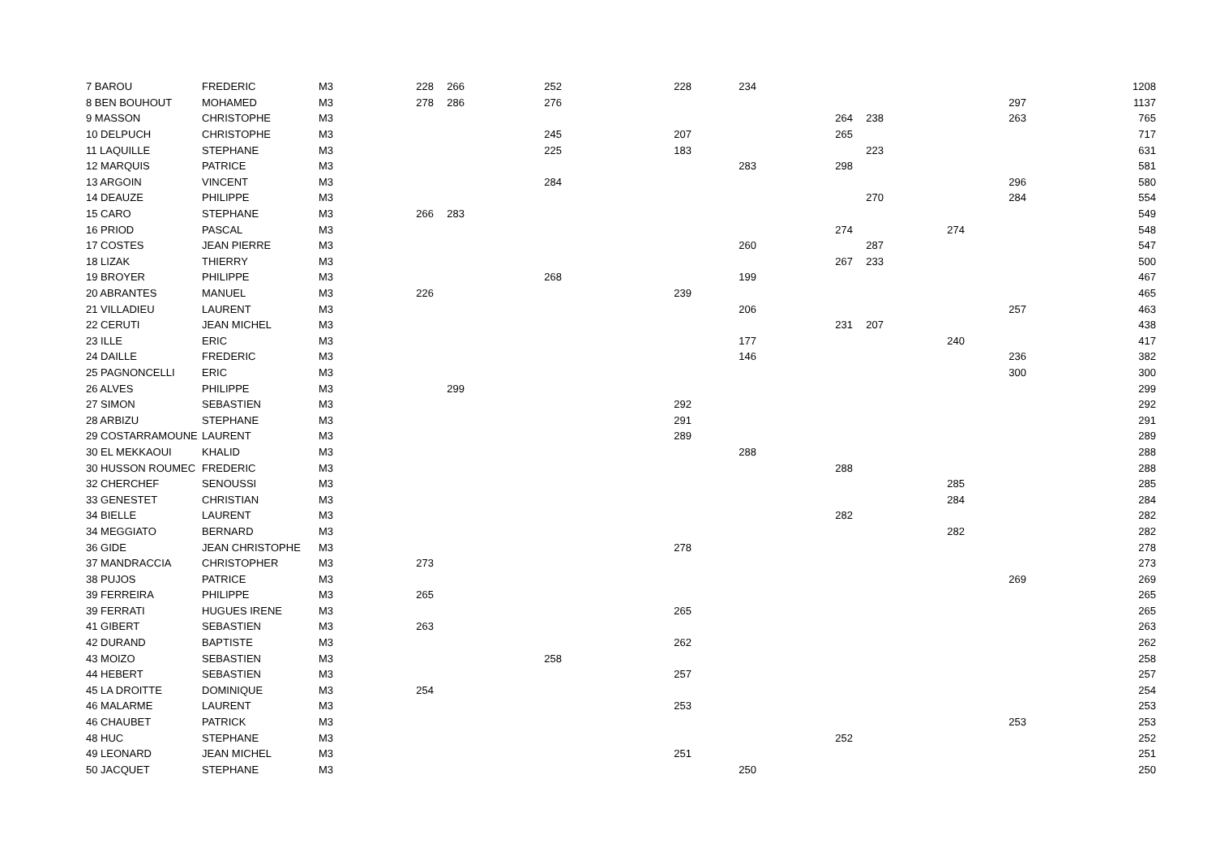| 7 BAROU | FREDERIC | M3 | 228 | 266 | 252 | 228 | 234 | | | | | 1208 |
| 8 BEN BOUHOUT | MOHAMED | M3 | 278 | 286 | 276 | | | | | | 297 | 1137 |
| 9 MASSON | CHRISTOPHE | M3 | | | | | | 264 | 238 | | 263 | 765 |
| 10 DELPUCH | CHRISTOPHE | M3 | | | 245 | 207 | | 265 | | | | 717 |
| 11 LAQUILLE | STEPHANE | M3 | | | 225 | 183 | | | 223 | | | 631 |
| 12 MARQUIS | PATRICE | M3 | | | | | 283 | 298 | | | | 581 |
| 13 ARGOIN | VINCENT | M3 | | | 284 | | | | | | 296 | 580 |
| 14 DEAUZE | PHILIPPE | M3 | | | | | | | 270 | | 284 | 554 |
| 15 CARO | STEPHANE | M3 | 266 | 283 | | | | | | | | 549 |
| 16 PRIOD | PASCAL | M3 | | | | | | 274 | | 274 | | 548 |
| 17 COSTES | JEAN PIERRE | M3 | | | | | 260 | | 287 | | | 547 |
| 18 LIZAK | THIERRY | M3 | | | | | | 267 | 233 | | | 500 |
| 19 BROYER | PHILIPPE | M3 | | | 268 | | 199 | | | | | 467 |
| 20 ABRANTES | MANUEL | M3 | 226 | | | 239 | | | | | | 465 |
| 21 VILLADIEU | LAURENT | M3 | | | | | 206 | | | | 257 | 463 |
| 22 CERUTI | JEAN MICHEL | M3 | | | | | | 231 | 207 | | | 438 |
| 23 ILLE | ERIC | M3 | | | | | 177 | | | 240 | | 417 |
| 24 DAILLE | FREDERIC | M3 | | | | | 146 | | | | 236 | 382 |
| 25 PAGNONCELLI | ERIC | M3 | | | | | | | | | 300 | 300 |
| 26 ALVES | PHILIPPE | M3 | | 299 | | | | | | | | 299 |
| 27 SIMON | SEBASTIEN | M3 | | | | 292 | | | | | | 292 |
| 28 ARBIZU | STEPHANE | M3 | | | | 291 | | | | | | 291 |
| 29 COSTARRAMOUNE | LAURENT | M3 | | | | 289 | | | | | | 289 |
| 30 EL MEKKAOUI | KHALID | M3 | | | | | 288 | | | | | 288 |
| 30 HUSSON ROUMEC | FREDERIC | M3 | | | | | | 288 | | | | 288 |
| 32 CHERCHEF | SENOUSSI | M3 | | | | | | | | 285 | | 285 |
| 33 GENESTET | CHRISTIAN | M3 | | | | | | | | 284 | | 284 |
| 34 BIELLE | LAURENT | M3 | | | | | | 282 | | | | 282 |
| 34 MEGGIATO | BERNARD | M3 | | | | | | | | 282 | | 282 |
| 36 GIDE | JEAN CHRISTOPHE | M3 | | | | 278 | | | | | | 278 |
| 37 MANDRACCIA | CHRISTOPHER | M3 | 273 | | | | | | | | | 273 |
| 38 PUJOS | PATRICE | M3 | | | | | | | | | 269 | 269 |
| 39 FERREIRA | PHILIPPE | M3 | 265 | | | | | | | | | 265 |
| 39 FERRATI | HUGUES IRENE | M3 | | | | 265 | | | | | | 265 |
| 41 GIBERT | SEBASTIEN | M3 | 263 | | | | | | | | | 263 |
| 42 DURAND | BAPTISTE | M3 | | | | 262 | | | | | | 262 |
| 43 MOIZO | SEBASTIEN | M3 | | | 258 | | | | | | | 258 |
| 44 HEBERT | SEBASTIEN | M3 | | | | 257 | | | | | | 257 |
| 45 LA DROITTE | DOMINIQUE | M3 | 254 | | | | | | | | | 254 |
| 46 MALARME | LAURENT | M3 | | | | 253 | | | | | | 253 |
| 46 CHAUBET | PATRICK | M3 | | | | | | | | | 253 | 253 |
| 48 HUC | STEPHANE | M3 | | | | | | 252 | | | | 252 |
| 49 LEONARD | JEAN MICHEL | M3 | | | | 251 | | | | | | 251 |
| 50 JACQUET | STEPHANE | M3 | | | | | 250 | | | | | 250 |